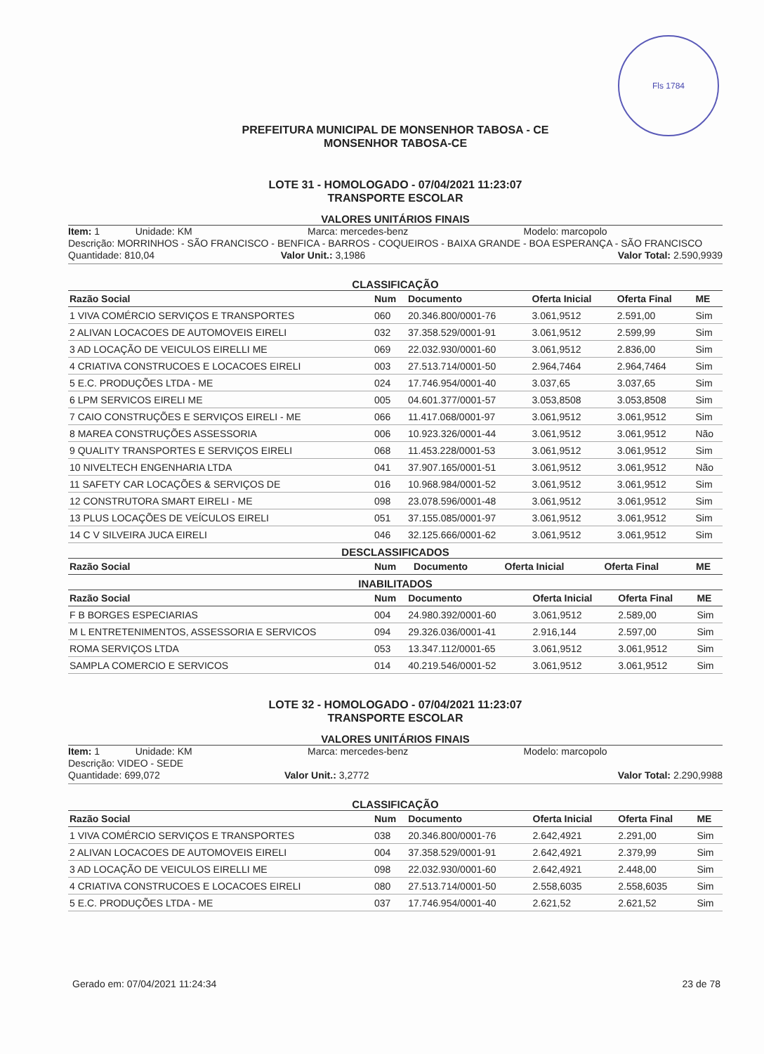Fls 1784
PREFEITURA MUNICIPAL DE MONSENHOR TABOSA - CE
MONSENHOR TABOSA-CE
LOTE 31 - HOMOLOGADO - 07/04/2021 11:23:07
TRANSPORTE ESCOLAR
VALORES UNITÁRIOS FINAIS
Item: 1 Unidade: KM Marca: mercedes-benz Modelo: marcopolo
Descrição: MORRINHOS - SÃO FRANCISCO - BENFICA - BARROS - COQUEIROS - BAIXA GRANDE - BOA ESPERANÇA - SÃO FRANCISCO
Quantidade: 810,04 Valor Unit.: 3,1986 Valor Total: 2.590,9939
CLASSIFICAÇÃO
| Razão Social | Num | Documento | Oferta Inicial | Oferta Final | ME |
| --- | --- | --- | --- | --- | --- |
| 1 VIVA COMÉRCIO SERVIÇOS E TRANSPORTES | 060 | 20.346.800/0001-76 | 3.061,9512 | 2.591,00 | Sim |
| 2 ALIVAN LOCACOES DE AUTOMOVEIS EIRELI | 032 | 37.358.529/0001-91 | 3.061,9512 | 2.599,99 | Sim |
| 3 AD LOCAÇÃO DE VEICULOS EIRELLI ME | 069 | 22.032.930/0001-60 | 3.061,9512 | 2.836,00 | Sim |
| 4 CRIATIVA CONSTRUCOES E LOCACOES EIRELI | 003 | 27.513.714/0001-50 | 2.964,7464 | 2.964,7464 | Sim |
| 5 E.C. PRODUÇÕES LTDA - ME | 024 | 17.746.954/0001-40 | 3.037,65 | 3.037,65 | Sim |
| 6 LPM SERVICOS EIRELI ME | 005 | 04.601.377/0001-57 | 3.053,8508 | 3.053,8508 | Sim |
| 7 CAIO CONSTRUÇÕES E SERVIÇOS EIRELI - ME | 066 | 11.417.068/0001-97 | 3.061,9512 | 3.061,9512 | Sim |
| 8 MAREA CONSTRUÇÕES ASSESSORIA | 006 | 10.923.326/0001-44 | 3.061,9512 | 3.061,9512 | Não |
| 9 QUALITY TRANSPORTES E SERVIÇOS EIRELI | 068 | 11.453.228/0001-53 | 3.061,9512 | 3.061,9512 | Sim |
| 10 NIVELTECH ENGENHARIA LTDA | 041 | 37.907.165/0001-51 | 3.061,9512 | 3.061,9512 | Não |
| 11 SAFETY CAR LOCAÇÕES & SERVIÇOS DE | 016 | 10.968.984/0001-52 | 3.061,9512 | 3.061,9512 | Sim |
| 12 CONSTRUTORA SMART EIRELI - ME | 098 | 23.078.596/0001-48 | 3.061,9512 | 3.061,9512 | Sim |
| 13 PLUS LOCAÇÕES DE VEÍCULOS EIRELI | 051 | 37.155.085/0001-97 | 3.061,9512 | 3.061,9512 | Sim |
| 14 C V SILVEIRA JUCA EIRELI | 046 | 32.125.666/0001-62 | 3.061,9512 | 3.061,9512 | Sim |
DESCLASSIFICADOS
| Razão Social | Num | Documento | Oferta Inicial | Oferta Final | ME |
| --- | --- | --- | --- | --- | --- |
INABILITADOS
| Razão Social | Num | Documento | Oferta Inicial | Oferta Final | ME |
| --- | --- | --- | --- | --- | --- |
| F B BORGES ESPECIARIAS | 004 | 24.980.392/0001-60 | 3.061,9512 | 2.589,00 | Sim |
| M L ENTRETENIMENTOS, ASSESSORIA E SERVICOS | 094 | 29.326.036/0001-41 | 2.916,144 | 2.597,00 | Sim |
| ROMA SERVIÇOS LTDA | 053 | 13.347.112/0001-65 | 3.061,9512 | 3.061,9512 | Sim |
| SAMPLA COMERCIO E SERVICOS | 014 | 40.219.546/0001-52 | 3.061,9512 | 3.061,9512 | Sim |
LOTE 32 - HOMOLOGADO - 07/04/2021 11:23:07
TRANSPORTE ESCOLAR
VALORES UNITÁRIOS FINAIS
Item: 1 Unidade: KM Marca: mercedes-benz Modelo: marcopolo
Descrição: VIDEO - SEDE
Quantidade: 699,072 Valor Unit.: 3,2772 Valor Total: 2.290,9988
CLASSIFICAÇÃO
| Razão Social | Num | Documento | Oferta Inicial | Oferta Final | ME |
| --- | --- | --- | --- | --- | --- |
| 1 VIVA COMÉRCIO SERVIÇOS E TRANSPORTES | 038 | 20.346.800/0001-76 | 2.642,4921 | 2.291,00 | Sim |
| 2 ALIVAN LOCACOES DE AUTOMOVEIS EIRELI | 004 | 37.358.529/0001-91 | 2.642,4921 | 2.379,99 | Sim |
| 3 AD LOCAÇÃO DE VEICULOS EIRELLI ME | 098 | 22.032.930/0001-60 | 2.642,4921 | 2.448,00 | Sim |
| 4 CRIATIVA CONSTRUCOES E LOCACOES EIRELI | 080 | 27.513.714/0001-50 | 2.558,6035 | 2.558,6035 | Sim |
| 5 E.C. PRODUÇÕES LTDA - ME | 037 | 17.746.954/0001-40 | 2.621,52 | 2.621,52 | Sim |
Gerado em: 07/04/2021 11:24:34 23 de 78